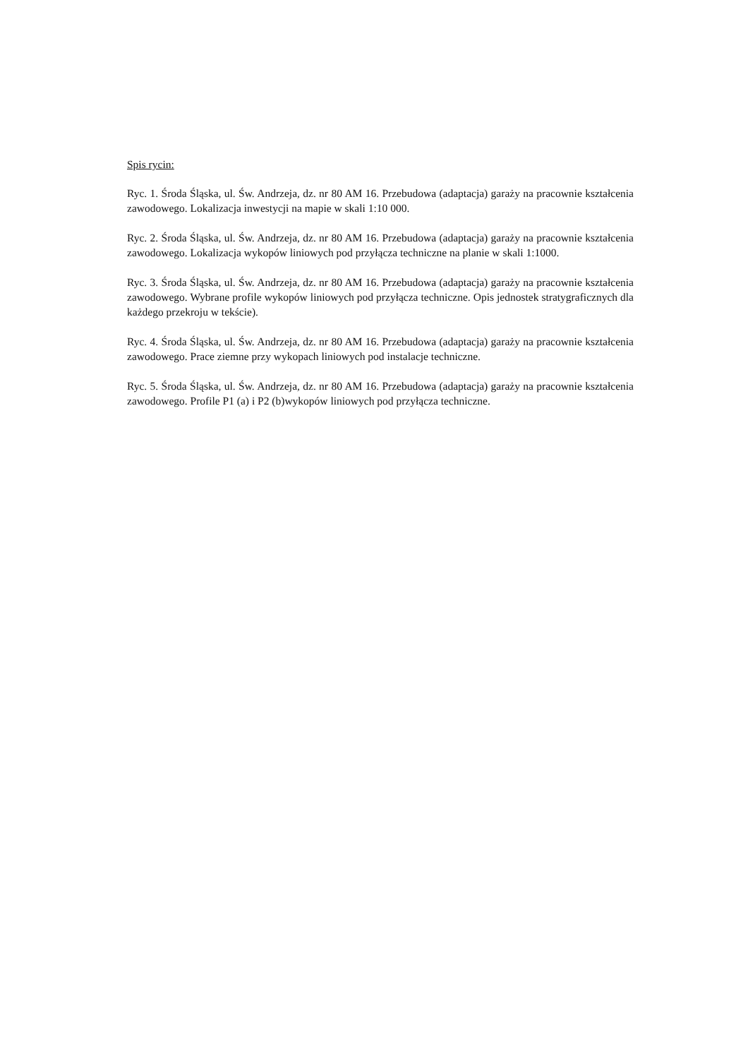Spis rycin:
Ryc. 1. Środa Śląska, ul. Św. Andrzeja, dz. nr 80 AM 16. Przebudowa (adaptacja) garaży na pracownie kształcenia zawodowego. Lokalizacja inwestycji na mapie w skali 1:10 000.
Ryc. 2. Środa Śląska, ul. Św. Andrzeja, dz. nr 80 AM 16. Przebudowa (adaptacja) garaży na pracownie kształcenia zawodowego. Lokalizacja wykopów liniowych pod przyłącza techniczne na planie w skali 1:1000.
Ryc. 3. Środa Śląska, ul. Św. Andrzeja, dz. nr 80 AM 16. Przebudowa (adaptacja) garaży na pracownie kształcenia zawodowego. Wybrane profile wykopów liniowych pod przyłącza techniczne. Opis jednostek stratygraficznych dla każdego przekroju w tekście).
Ryc. 4. Środa Śląska, ul. Św. Andrzeja, dz. nr 80 AM 16. Przebudowa (adaptacja) garaży na pracownie kształcenia zawodowego. Prace ziemne przy wykopach liniowych pod instalacje techniczne.
Ryc. 5. Środa Śląska, ul. Św. Andrzeja, dz. nr 80 AM 16. Przebudowa (adaptacja) garaży na pracownie kształcenia zawodowego. Profile P1 (a) i P2 (b)wykopów liniowych pod przyłącza techniczne.